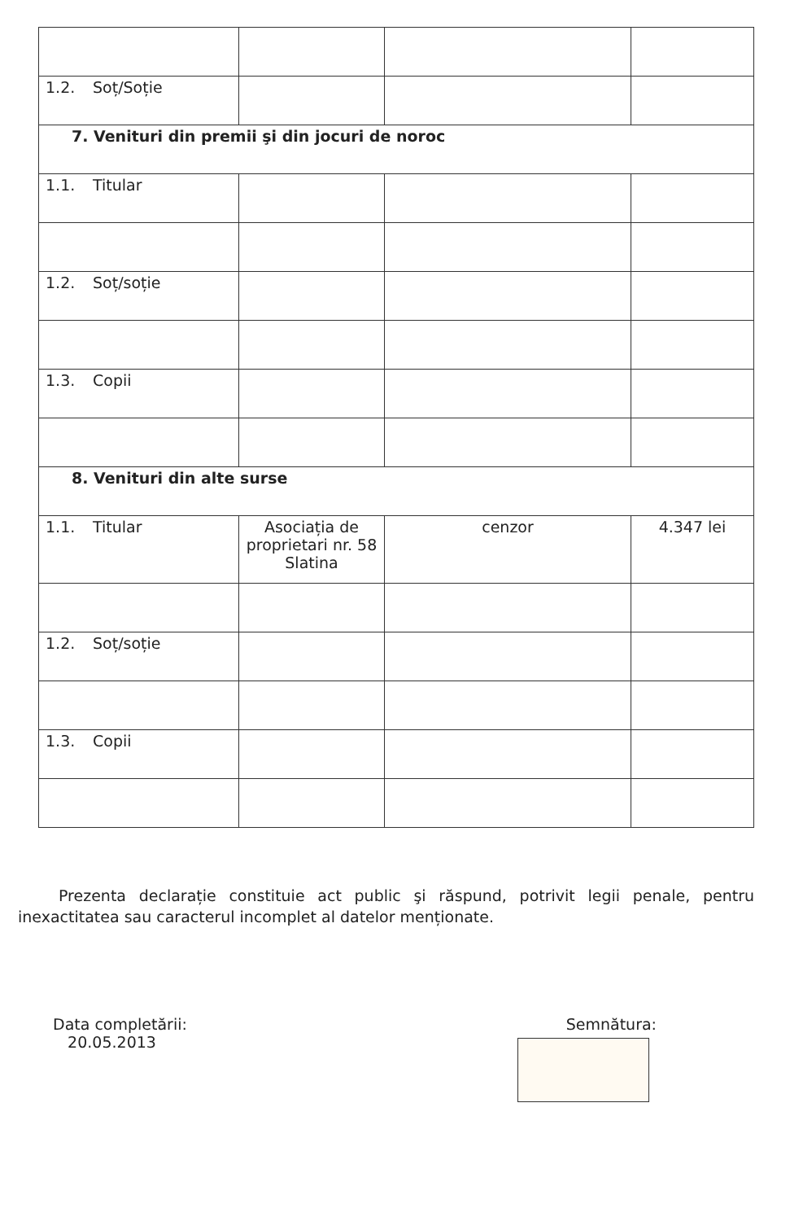| 1.2. Soț/Soție | | | |
| 7. Venituri din premii şi din jocuri de noroc | | | |
| 1.1. Titular | | | |
| 1.2. Soț/soție | | | |
| 1.3. Copii | | | |
| 8. Venituri din alte surse | | | |
| 1.1. Titular | Asociația de proprietari nr. 58 Slatina | cenzor | 4.347 lei |
| 1.2. Soț/soție | | | |
| 1.3. Copii | | | |
Prezenta declarație constituie act public şi răspund, potrivit legii penale, pentru inexactitatea sau caracterul incomplet al datelor menționate.
Data completării:
20.05.2013
Semnătura: